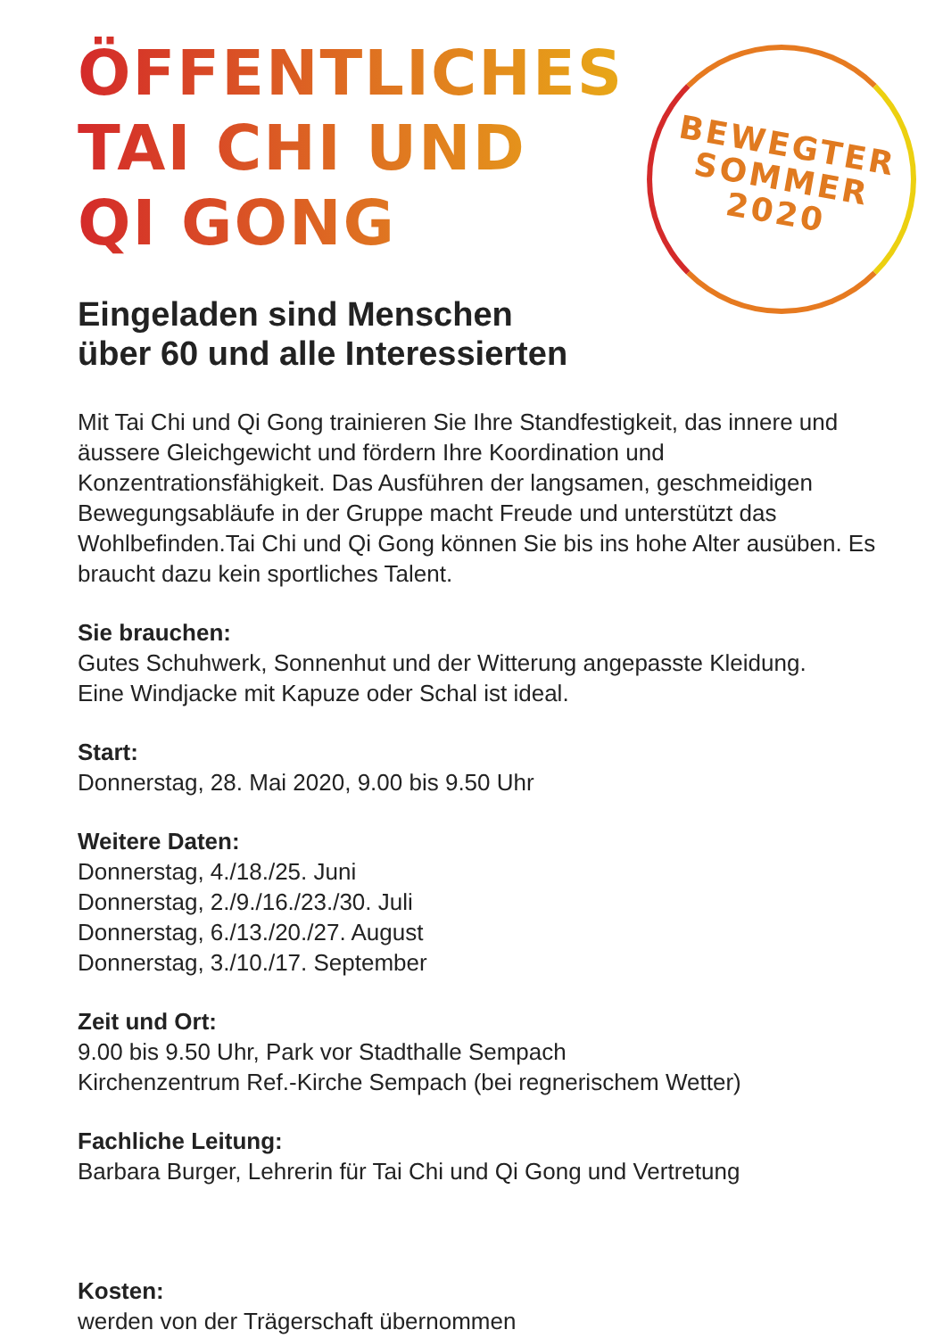BEWEGTER
SOMMER
2020
ÖFFENTLICHES
TAI CHI UND
QI GONG
Eingeladen sind Menschen
über 60 und alle Interessierten
Mit Tai Chi und Qi Gong trainieren Sie Ihre Standfestigkeit, das innere und äussere Gleichgewicht und fördern Ihre Koordination und Konzentrationsfähigkeit. Das Ausführen der langsamen, geschmeidigen Bewegungsabläufe in der Gruppe macht Freude und unterstützt das Wohlbefinden.Tai Chi und Qi Gong können Sie bis ins hohe Alter ausüben. Es braucht dazu kein sportliches Talent.
Sie brauchen:
Gutes Schuhwerk, Sonnenhut und der Witterung angepasste Kleidung.
Eine Windjacke mit Kapuze oder Schal ist ideal.
Start:
Donnerstag, 28. Mai 2020, 9.00 bis 9.50 Uhr
Weitere Daten:
Donnerstag, 4./18./25. Juni
Donnerstag, 2./9./16./23./30. Juli
Donnerstag, 6./13./20./27. August
Donnerstag, 3./10./17. September
Zeit und Ort:
9.00 bis 9.50 Uhr, Park vor Stadthalle Sempach
Kirchenzentrum Ref.-Kirche Sempach (bei regnerischem Wetter)
Fachliche Leitung:
Barbara Burger, Lehrerin für Tai Chi und Qi Gong und Vertretung
Kosten:
werden von der Trägerschaft übernommen